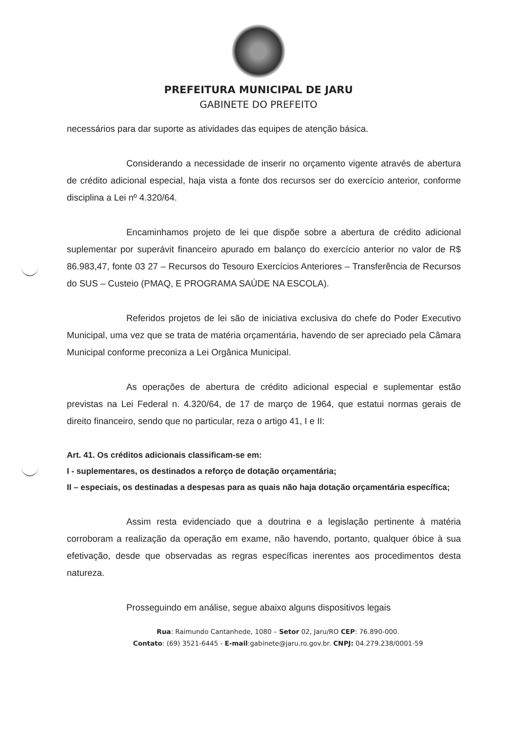PREFEITURA MUNICIPAL DE JARU
GABINETE DO PREFEITO
necessários para dar suporte as atividades das equipes de atenção básica.
Considerando a necessidade de inserir no orçamento vigente através de abertura de crédito adicional especial, haja vista a fonte dos recursos ser do exercício anterior, conforme disciplina a Lei nº 4.320/64.
Encaminhamos projeto de lei que dispõe sobre a abertura de crédito adicional suplementar por superávit financeiro apurado em balanço do exercício anterior no valor de R$ 86.983,47, fonte 03 27 – Recursos do Tesouro Exercícios Anteriores – Transferência de Recursos do SUS – Custeio (PMAQ, E PROGRAMA SAÚDE NA ESCOLA).
Referidos projetos de lei são de iniciativa exclusiva do chefe do Poder Executivo Municipal, uma vez que se trata de matéria orçamentária, havendo de ser apreciado pela Câmara Municipal conforme preconiza a Lei Orgânica Municipal.
As operações de abertura de crédito adicional especial e suplementar estão previstas na Lei Federal n. 4.320/64, de 17 de março de 1964, que estatui normas gerais de direito financeiro, sendo que no particular, reza o artigo 41, I e II:
Art. 41. Os créditos adicionais classificam-se em:
I - suplementares, os destinados a reforço de dotação orçamentária;
II – especiais, os destinadas a despesas para as quais não haja dotação orçamentária específica;
Assim resta evidenciado que a doutrina e a legislação pertinente à matéria corroboram a realização da operação em exame, não havendo, portanto, qualquer óbice à sua efetivação, desde que observadas as regras específicas inerentes aos procedimentos desta natureza.
Prosseguindo em análise, segue abaixo alguns dispositivos legais
Rua: Raimundo Cantanhede, 1080 – Setor 02, Jaru/RO CEP: 76.890-000.
Contato: (69) 3521-6445 - E-mail:gabinete@jaru.ro.gov.br. CNPJ: 04.279.238/0001-59